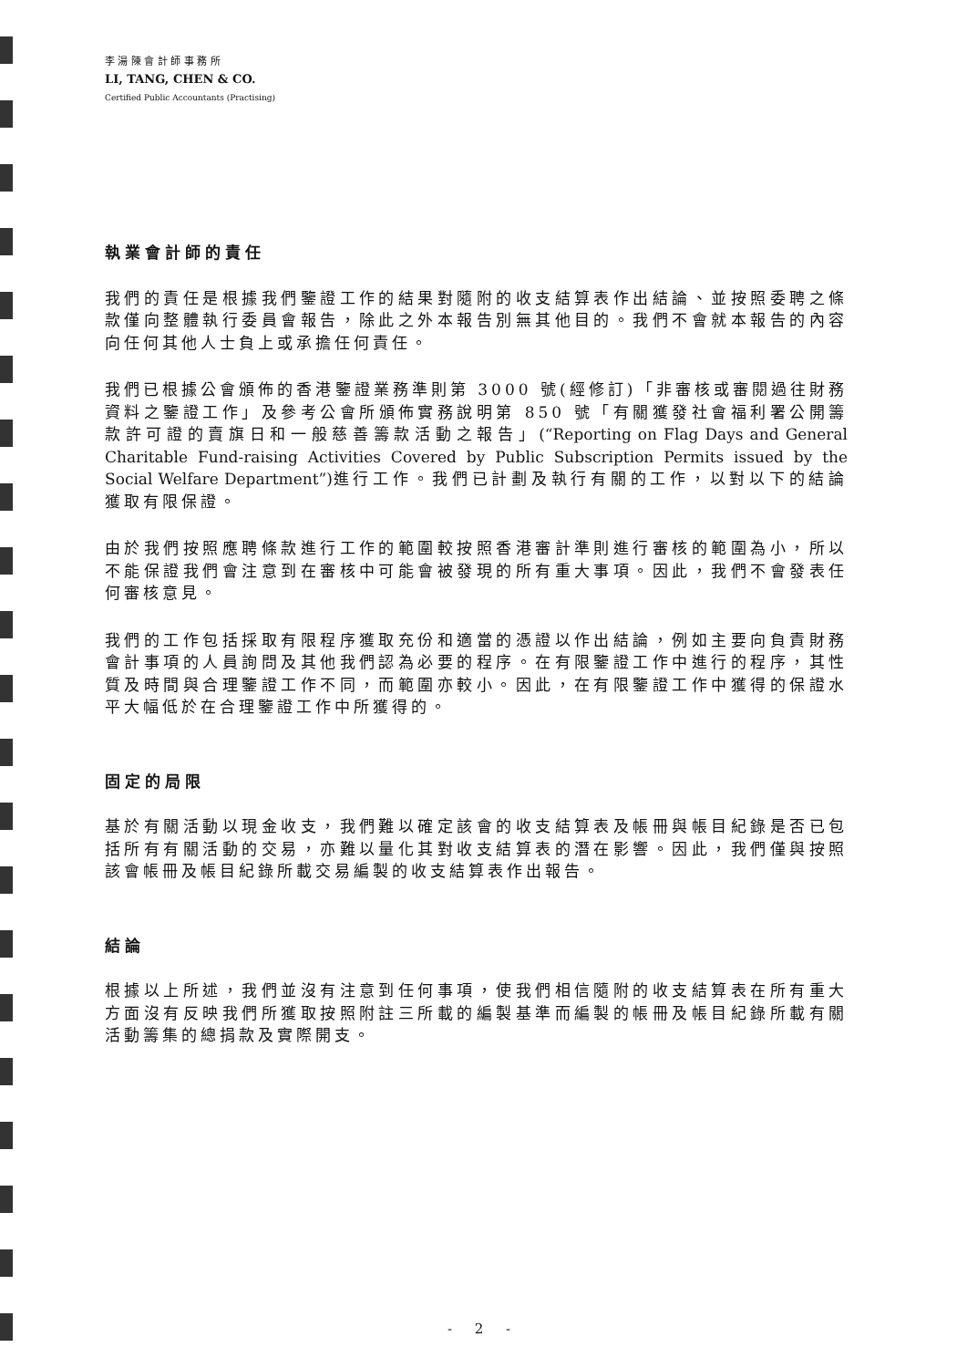李 湯 陳 會 計 師 事 務 所
LI, TANG, CHEN & CO.
Certified Public Accountants (Practising)
執業會計師的責任
我們的責任是根據我們鑒證工作的結果對隨附的收支結算表作出結論、並按照委聘之條款僅向整體執行委員會報告，除此之外本報告別無其他目的。我們不會就本報告的內容向任何其他人士負上或承擔任何責任。
我們已根據公會頒佈的香港鑒證業務準則第 3000 號(經修訂)「非審核或審閱過往財務資料之鑒證工作」及參考公會所頒佈實務說明第 850 號「有關獲發社會福利署公開籌款許可證的賣旗日和一般慈善籌款活動之報告」(“Reporting on Flag Days and General Charitable Fund-raising Activities Covered by Public Subscription Permits issued by the Social Welfare Department”) 進行工作。我們已計劃及執行有關的工作，以對以下的結論獲取有限保證。
由於我們按照應聘條款進行工作的範圍較按照香港審計準則進行審核的範圍為小，所以不能保證我們會注意到在審核中可能會被發現的所有重大事項。因此，我們不會發表任何審核意見。
我們的工作包括採取有限程序獲取充份和適當的憑證以作出結論，例如主要向負責財務會計事項的人員詢問及其他我們認為必要的程序。在有限鑒證工作中進行的程序，其性質及時間與合理鑒證工作不同，而範圍亦較小。因此，在有限鑒證工作中獲得的保證水平大幅低於在合理鑒證工作中所獲得的。
固定的局限
基於有關活動以現金收支，我們難以確定該會的收支結算表及帳冊與帳目紀錄是否已包括所有有關活動的交易，亦難以量化其對收支結算表的潛在影響。因此，我們僅與按照該會帳冊及帳目紀錄所載交易編製的收支結算表作出報告。
結論
根據以上所述，我們並沒有注意到任何事項，使我們相信隨附的收支結算表在所有重大方面沒有反映我們所獲取按照附註三所載的編製基準而編製的帳冊及帳目紀錄所載有關活動籌集的總捐款及實際開支。
- 2 -